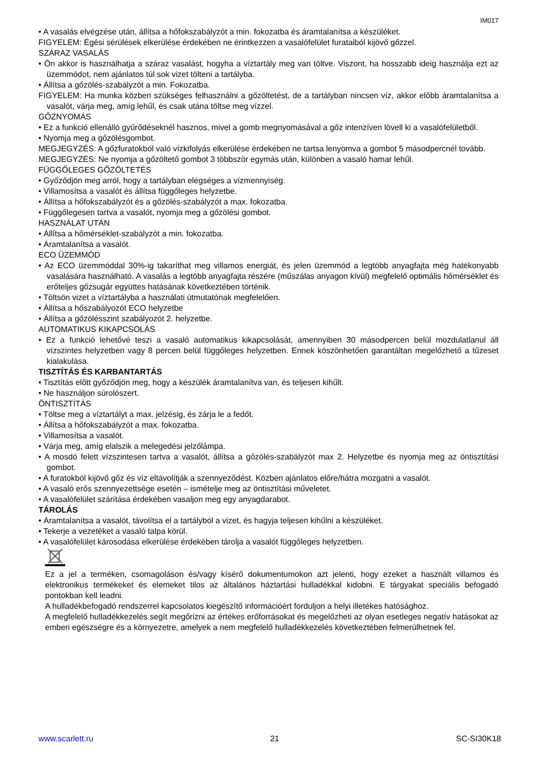IM017
• A vasalás elvégzése után, állítsa a hőfokszabályzót a min. fokozatba és áramtalanítsa a készüléket.
FIGYELEM: Égési sérülések elkerülése érdekében ne érintkezzen a vasalófelület furataiból kijövő gőzzel.
SZÁRAZ VASALÁS
• Ön akkor is használhatja a száraz vasalást, hogyha a víztartály meg van töltve. Viszont, ha hosszabb ideig használja ezt az üzemmódot, nem ajánlatos túl sok vizet tölteni a tartályba.
• Állítsa a gőzölés-szabályzót a min. Fokozatba.
FIGYELEM: Ha munka közben szükséges felhasználni a gőzöltetést, de a tartályban nincsen víz, akkor előbb áramtalanítsa a vasalót, várja meg, amíg lehűl, és csak utána töltse meg vízzel.
GŐZNYOMÁS
• Ez a funkció ellenálló gyűrődéseknél hasznos, mivel a gomb megnyomásával a gőz intenzíven lövell ki a vasalófelületből.
• Nyomja meg a gőzölésgombot.
MEGJEGYZÉS: A gőzfuratokból való vízkifolyás elkerülése érdekében ne tartsa lenyomva a gombot 5 másodpercnél tovább.
MEGJEGYZÉS: Ne nyomja a gőzöltető gombot 3 többször egymás után, különben a vasaló hamar lehűl.
FÜGGŐLEGES GŐZÖLTETÉS
• Győződjön meg arról, hogy a tartályban elégséges a vízmennyiség.
• Villamosítsa a vasalót és állítsa függőleges helyzetbe.
• Állítsa a hőfokszabályzót és a gőzölés-szabályzót a max. fokozatba.
• Függőlegesen tartva a vasalót, nyomja meg a gőzölési gombot.
HASZNÁLAT UTÁN
• Állítsa a hőmérséklet-szabályzót a min. fokozatba.
• Áramtalanítsa a vasalót.
ECO ÜZEMMÓD
• Az ECO üzemmóddal 30%-ig takaríthat meg villamos energiát, és jelen üzemmód a legtöbb anyagfajta még hatékonyabb vasalására használható. A vasalás a legtöbb anyagfajta részére (műszálas anyagon kívül) megfelelő optimális hőmérséklet és erőteljes gőzsugár együttes hatásának következtében történik.
• Töltsön vizet a víztartályba a használati útmutatónak megfelelően.
• Állítsa a hőszabályozót ECO helyzetbe
• Állítsa a gőzölésszint szabályozót 2. helyzetbe.
AUTOMATIKUS KIKAPCSOLÁS
• Ez a funkció lehetővé teszi a vasaló automatikus kikapcsolását, amennyiben 30 másodpercen belül mozdulatlanul áll vízszintes helyzetben vagy 8 percen belül függőleges helyzetben. Ennek köszönhetően garantáltan megelőzhető a tűzeset kialakulása.
TISZTÍTÁS ÉS KARBANTARTÁS
• Tisztítás előtt győződjön meg, hogy a készülék áramtalanítva van, és teljesen kihűlt.
• Ne használjon súrolószert.
ÖNTISZTÍTÁS
• Töltse meg a víztartályt a max. jelzésig, és zárja le a fedőt.
• Állítsa a hőfokszabályzót a max. fokozatba.
• Villamosítsa a vasalót.
• Várja meg, amíg elalszik a melegedési jelzőlámpa.
• A mosdó felett vízszintesen tartva a vasalót, állítsa a gőzölés-szabályzót max 2. Helyzetbe és nyomja meg az öntisztítási gombot.
• A furatokból kijövő gőz és víz eltávolítják a szennyeződést. Közben ajánlatos előre/hátra mozgatni a vasalót.
• A vasaló erős szennyezettsége esetén – ismételje meg az öntisztítási műveletet.
• A vasalófelület szárítása érdekében vasaljon meg egy anyagdarabot.
TÁROLÁS
• Áramtalanítsa a vasalót, távolítsa el a tartályból a vizet, és hagyja teljesen kihűlni a készüléket.
• Tekerje a vezetéket a vasaló talpa körül.
• A vasalófelület károsodása elkerülése érdekében tárolja a vasalót függőleges helyzetben.
Ez a jel a terméken, csomagoláson és/vagy kísérő dokumentumokon azt jelenti, hogy ezeket a használt villamos és elektronikus termékeket és elemeket tilos az általános háztartási hulladékkal kidobni. E tárgyakat speciális befogadó pontokban kell leadni.
A hulladékbefogadó rendszerrel kapcsolatos kiegészítő információért forduljon a helyi illetékes hatósághoz.
A megfelelő hulladékkezelés segít megőrizni az értékes erőforrásokat és megelőzheti az olyan esetleges negatív hatásokat az emberi egészségre és a környezetre, amelyek a nem megfelelő hulladékkezelés következtében felmerülhetnek fel.
www.scarlett.ru 21 SC-SI30K18